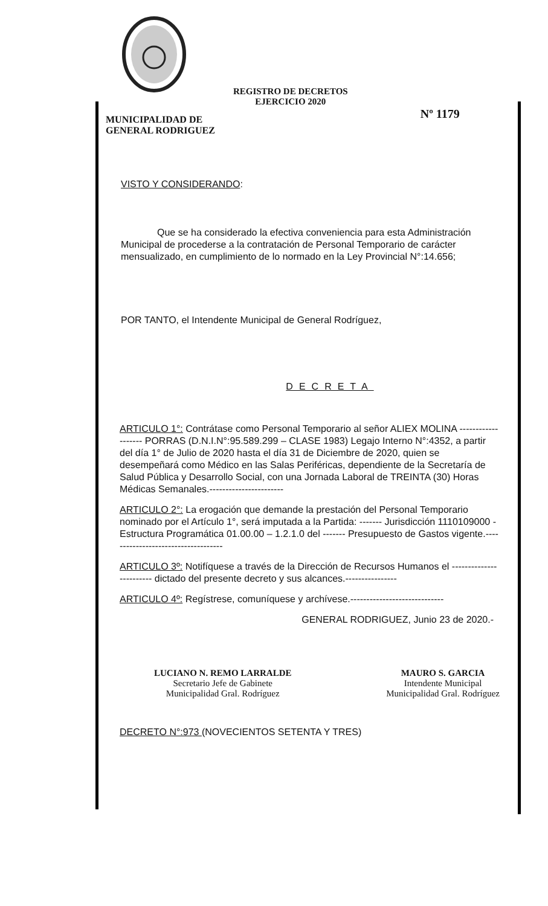MUNICIPALIDAD DE
GENERAL RODRIGUEZ
REGISTRO DE DECRETOS
EJERCICIO 2020
Nº 1179
VISTO Y CONSIDERANDO:
Que se ha considerado la efectiva conveniencia para esta Administración Municipal de procederse a la contratación de Personal Temporario de carácter mensualizado, en cumplimiento de lo normado en la Ley Provincial N°:14.656;
POR TANTO, el Intendente Municipal de General Rodríguez,
DECRETA
ARTICULO 1°: Contrátase como Personal Temporario al señor ALIEX MOLINA ------------------- PORRAS (D.N.I.N°:95.589.299 – CLASE 1983) Legajo Interno N°:4352, a partir del día 1° de Julio de 2020 hasta el día 31 de Diciembre de 2020, quien se desempeñará como Médico en las Salas Periféricas, dependiente de la Secretaría de Salud Pública y Desarrollo Social, con una Jornada Laboral de TREINTA (30) Horas Médicas Semanales.-----------------------
ARTICULO 2°: La erogación que demande la prestación del Personal Temporario nominado por el Artículo 1°, será imputada a la Partida: ------- Jurisdicción 1110109000 - Estructura Programática 01.00.00 – 1.2.1.0 del ------- Presupuesto de Gastos vigente.------------------------------------
ARTICULO 3º: Notifíquese a través de la Dirección de Recursos Humanos el ------------------------ dictado del presente decreto y sus alcances.----------------
ARTICULO 4º: Regístrese, comuníquese y archívese.-----------------------------
GENERAL RODRIGUEZ, Junio 23 de 2020.-
LUCIANO N. REMO LARRALDE
Secretario Jefe de Gabinete
Municipalidad Gral. Rodríguez
MAURO S. GARCIA
Intendente Municipal
Municipalidad Gral. Rodríguez
DECRETO N°:973 (NOVECIENTOS SETENTA Y TRES)